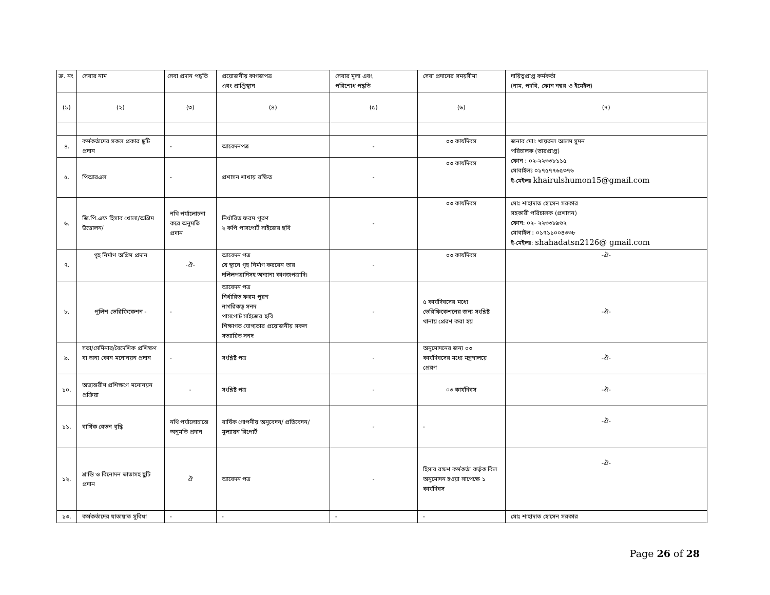| ক্র. নং | সেবার নাম | সেবা প্রদান পদ্ধতি | প্রয়োজনীয় কাগজপত্র এবং প্রাপ্তিস্থান | সেবার মূল্য এবং পরিশোধ পদ্ধতি | সেবা প্রদানের সময়সীমা | দায়িত্বপ্রাপ্ত কর্মকর্তা (নাম, পদবি, ফোন নম্বর ও ইমেইল) |
| --- | --- | --- | --- | --- | --- | --- |
| (১) | (২) | (৩) | (৪) | (৫) | (৬) | (৭) |
| ৪. | কর্মকর্তাদের সকল প্রকার ছুটি প্রদান | - | আবেদনপত্র | - | ০৩ কার্যদিবস | জনাব মোঃ খায়রুল আলম সুমন পরিচালক (ভারপ্রাপ্ত) ফোন : ০২-২২৩৩৮১১৫ মোবাইলঃ ০১৭৫৭৭৬৫৩৭৬ ই-মেইলঃ khairulshumon15@gmail.com |
| ৫. | পিআরএল | - | প্রশাসন শাখায় রক্ষিত | - | ০৩ কার্যদিবস | |
| ৬. | জি.পি.এফ হিসাব খোলা/অগ্রিম উত্তোলন/ | নথি পর্যালোচনা করে অনুমতি প্রদান | নির্ধারিত ফরম পূরণ ২ কপি পাসপোর্ট সাইজের ছবি | - | ০৩ কার্যদিবস | মোঃ শাহাদাত হোসেন সরকার সহকারী পরিচালক (প্রশাসন) ফোন: ০২- ২২৩৩৮৯৬২ মোবাইল : ০১৭১১০০৪৩৩৮ ই-মেইলঃ: shahadatsn2126@ gmail.com |
| ৭. | গৃহ নির্মাণ অগ্রিম প্রদান | -ঐ- | আবেদন পত্র যে স্থানে গৃহ নির্মাণ করবেন তার দলিলপত্রাদিসহ অন্যান্য কাগজপত্রাদি। | - | ০৩ কার্যদিবস | -ঐ- |
| ৮. | পুলিশ ভেরিফিকেশন - | - | আবেদন পত্র নির্ধারিত ফরম পূরণ নাগরিকত্ব সনদ পাসপোর্ট সাইজের ছবি শিক্ষাগত যোগ্যতার প্রয়োজনীয় সকল সত্যায়িত সনদ | - | ৫ কার্যদিবসের মধ্যে ভেরিফিকেশনের জন্য সংশ্লিষ্ট থানায় প্রেরণ করা হয় | -ঐ- |
| ৯. | সভা/সেমিনার/বৈদেশিক প্রশিক্ষণ বা অন্য কোন মনোনয়ন প্রদান | - | সংশ্লিষ্ট পত্র | - | অনুমোদনের জন্য ০৩ কার্যদিবসের মধ্যে মন্ত্রণালয়ে প্রেরণ | -ঐ- |
| ১০. | অভ্যন্তরীণ প্রশিক্ষণে মনোনয়ন প্রক্রিয়া | - | সংশ্লিষ্ট পত্র | - | ০৩ কার্যদিবস | -ঐ- |
| ১১. | বার্ষিক বেতন বৃদ্ধি | নথি পর্যালোচান্তে অনুমতি প্রদান | বার্ষিক গোপনীয় অনুবেদন/ প্রতিবেদন/ মূল্যায়ন রিপোর্ট | - | - | -ঐ- |
| ১২. | শ্রান্তি ও বিনোদন ভাতাসহ ছুটি প্রদান | ঐ | আবেদন পত্র | - | হিসাব রক্ষণ কর্মকর্তা কর্তৃক বিল অনুমোদন হওয়া সাপেক্ষে ১ কার্যদিবস | -ঐ- |
| ১৩. | কর্মকর্তাদের যাতায়াত সুবিধা | - | - | - | - | মোঃ শাহাদাত হোসেন সরকার |
Page 26 of 28